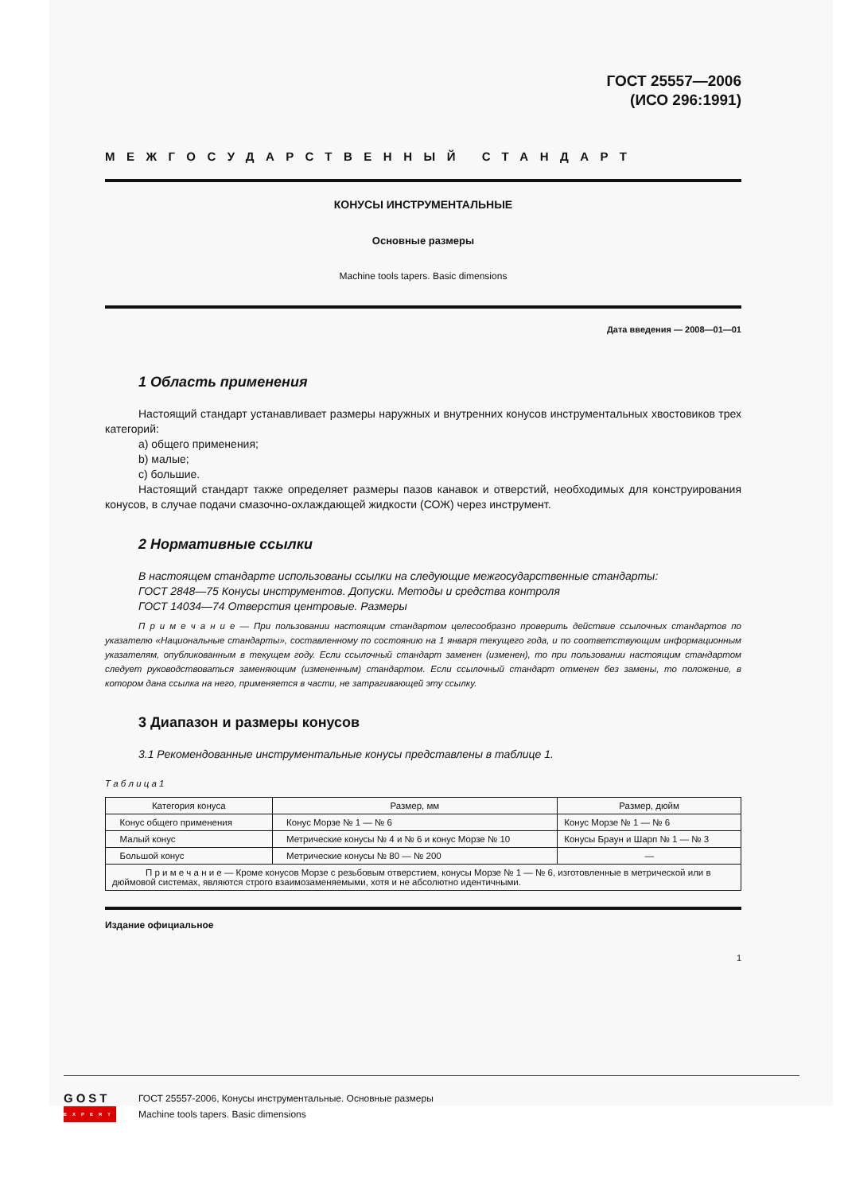ГОСТ 25557—2006
(ИСО 296:1991)
МЕЖГОСУДАРСТВЕННЫЙ СТАНДАРТ
КОНУСЫ ИНСТРУМЕНТАЛЬНЫЕ
Основные размеры
Machine tools tapers. Basic dimensions
Дата введения — 2008—01—01
1 Область применения
Настоящий стандарт устанавливает размеры наружных и внутренних конусов инструментальных хвостовиков трех категорий:
a) общего применения;
b) малые;
c) большие.
Настоящий стандарт также определяет размеры пазов канавок и отверстий, необходимых для конструирования конусов, в случае подачи смазочно-охлаждающей жидкости (СОЖ) через инструмент.
2 Нормативные ссылки
В настоящем стандарте использованы ссылки на следующие межгосударственные стандарты:
ГОСТ 2848—75 Конусы инструментов. Допуски. Методы и средства контроля
ГОСТ 14034—74 Отверстия центровые. Размеры
П р и м е ч а н и е — При пользовании настоящим стандартом целесообразно проверить действие ссылочных стандартов по указателю «Национальные стандарты», составленному по состоянию на 1 января текущего года, и по соответствующим информационным указателям, опубликованным в текущем году. Если ссылочный стандарт заменен (изменен), то при пользовании настоящим стандартом следует руководствоваться заменяющим (измененным) стандартом. Если ссылочный стандарт отменен без замены, то положение, в котором дана ссылка на него, применяется в части, не затрагивающей эту ссылку.
3 Диапазон и размеры конусов
3.1 Рекомендованные инструментальные конусы представлены в таблице 1.
Т а б л и ц а 1
| Категория конуса | Размер, мм | Размер, дюйм |
| --- | --- | --- |
| Конус общего применения | Конус Морзе № 1 — № 6 | Конус Морзе № 1 — № 6 |
| Малый конус | Метрические конусы № 4 и № 6 и конус Морзе № 10 | Конусы Браун и Шарп № 1 — № 3 |
| Большой конус | Метрические конусы № 80 — № 200 | — |
| П р и м е ч а н и е — Кроме конусов Морзе с резьбовым отверстием, конусы Морзе № 1 — № 6, изготовленные в метрической или в дюймовой системах, являются строго взаимозаменяемыми, хотя и не абсолютно идентичными. | | |
Издание официальное
1
GOST
EXPERT
ГОСТ 25557-2006, Конусы инструментальные. Основные размеры
Machine tools tapers. Basic dimensions